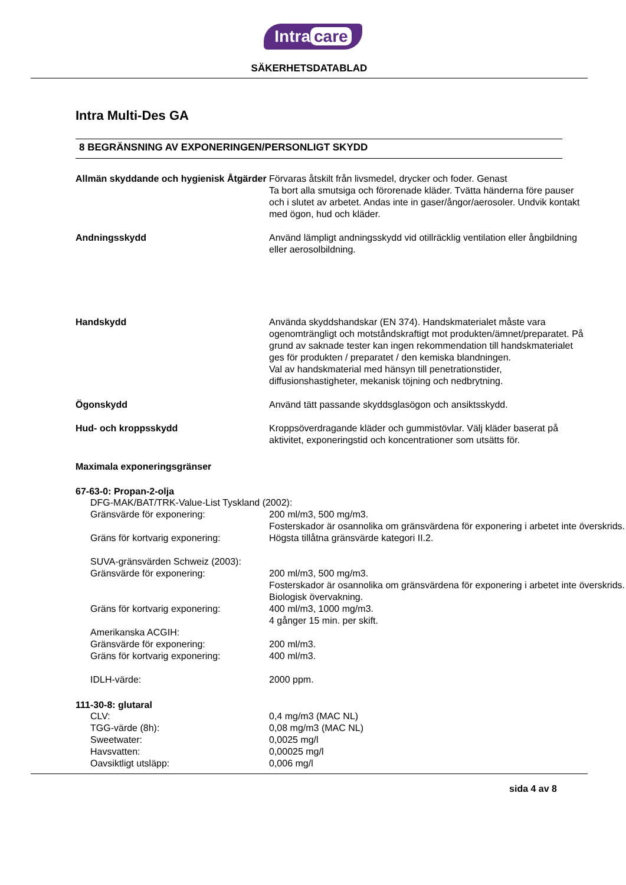Intra care
SÄKERHETSDATABLAD
Intra Multi-Des GA
8 BEGRÄNSNING AV EXPONERINGEN/PERSONLIGT SKYDD
Allmän skyddande och hygienisk Åtgärder
Förvaras åtskilt från livsmedel, drycker och foder. Genast
Ta bort alla smutsiga och förorenade kläder. Tvätta händerna före pauser och i slutet av arbetet. Andas inte in gaser/ångor/aerosoler. Undvik kontakt med ögon, hud och kläder.
Andningsskydd Använd lämpligt andningsskydd vid otillräcklig ventilation eller ångbildning eller aerosolbildning.
Handskydd Använda skyddshandskar (EN 374). Handskmaterialet måste vara ogenomträngligt och motståndskraftigt mot produkten/ämnet/preparatet. På grund av saknade tester kan ingen rekommendation till handskmaterialet ges för produkten / preparatet / den kemiska blandningen.
Val av handskmaterial med hänsyn till penetrationstider, diffusionshastigheter, mekanisk töjning och nedbrytning.
Ögonskydd Använd tätt passande skyddsglasögon och ansiktsskydd.
Hud- och kroppsskydd Kroppsöverdragande kläder och gummistövlar. Välj kläder baserat på aktivitet, exponeringstid och koncentrationer som utsätts för.
Maximala exponeringsgränser
67-63-0: Propan-2-olja
DFG-MAK/BAT/TRK-Value-List Tyskland (2002):
Gränsvärde för exponering: 200 ml/m3, 500 mg/m3.
Fosterskador är osannolika om gränsvärdena för exponering i arbetet inte överskrids.
Gräns för kortvarig exponering: Högsta tillåtna gränsvärde kategori II.2.
SUVA-gränsvärden Schweiz (2003):
Gränsvärde för exponering: 200 ml/m3, 500 mg/m3.
Fosterskador är osannolika om gränsvärdena för exponering i arbetet inte överskrids.
Biologisk övervakning.
Gräns för kortvarig exponering: 400 ml/m3, 1000 mg/m3.
4 gånger 15 min. per skift.
Amerikanska ACGIH:
Gränsvärde för exponering: 200 ml/m3.
Gräns för kortvarig exponering: 400 ml/m3.
IDLH-värde: 2000 ppm.
111-30-8: glutaral
CLV: 0,4 mg/m3 (MAC NL)
TGG-värde (8h): 0,08 mg/m3 (MAC NL)
Sweetwater: 0,0025 mg/l
Havsvatten: 0,00025 mg/l
Oavsiktligt utsläpp: 0,006 mg/l
sida 4 av 8